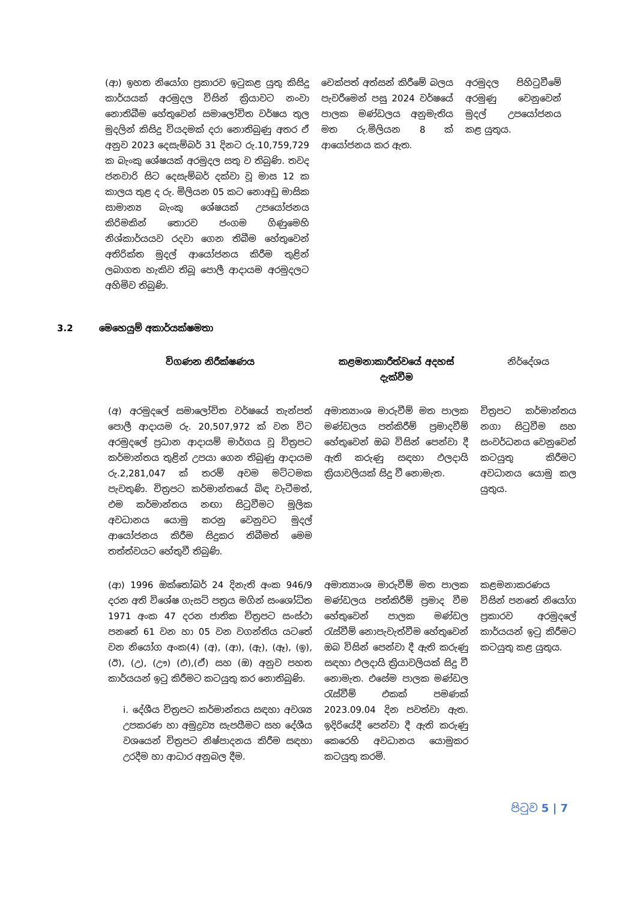| (ආ) ඉහත නියෝග ප්‍රකාරව ඉටුකළ යුතු කිසිදු කාර්යයක් අරමුදල විසින් ක්‍රියාවට නංවා නොතිබීම හේතුවෙන් සමාලෝචිත වර්ෂය තුල මුදලින් කිසිදු වියදමක් දරා නොතිබුණු අතර ඒ අනුව 2023 දෙසැම්බර් 31 දිනට රු.10,759,729 ක බැංකු ශේෂයක් අරමුදල සතු ව තිබුණි. තවද ජනවාරි සිට දෙසැම්බර් දක්වා වූ මාස 12 ක කාලය තුළ ද රු. මිලියන 05 කට නොඅඩු මාසික සාමාන්‍ය බැංකු ශේෂයක් උපයෝජනය කිරිමකින් තොරව ජංගම ගිණුමෙහි නිශ්කාර්යයව රදවා ගෙන තිබීම හේතුවෙන් අතිරික්ත මුදල් ආයෝජනය කිරීම තුළින් ලබාගත හැකිව තිබූ පොලී ආදායම අරමුදලට අහිමිව තිබුණි. | චෙක්පත් අත්සන් කිරීමේ බලය පැවරීමෙන් පසු 2024 වර්ෂයේ පාලක මණ්ඩලය අනුමැතිය මත රු.මිලියන 8 ක් ආයෝජනය කර ඇත. | අරමුදල පිහිටුවීමේ අරමුණු වෙනුවෙන් මුදල් උපයෝජනය කළ යුතුය. |
3.2 මෙහෙයුම් අකාර්යක්ෂමතා
| විගණන නිරීක්ෂණය | කළමනාකාරීත්වයේ අදහස් දැක්වීම | නිර්දේශය |
| --- | --- | --- |
| (අ) අරමුදලේ සමාලෝචිත වර්ෂයේ තැන්පත් පොලී ආදායම රු. 20,507,972 ක් වන විට අරමුදලේ ප්‍රධාන ආදායම් මාර්ගය වූ චිත්‍රපට කර්මාන්තය තුළින් උපයා ගෙන තිබුණු ආදායම රු.2,281,047 ක් තරම් අවම මට්ටමක පැවතුණි. චිත්‍රපට කර්මාන්තයේ බිඳ වැටීමත්, එම කර්මාන්තය නඟා සිටුවීමට මූලික අවධානය යොමු කරනු වෙනුවට මුදල් ආයෝජනය කිරීම සිදුකර තිබීමත් මෙම තත්ත්වයට හේතුවී තිබුණි. | අමාත්‍යාංශ මාරුවීම් මත පාලක මණ්ඩලය පත්කිරීම් ප්‍රමාදවීම් හේතුවෙන් ඔබ විසින් පෙන්වා දී ඇති කරුණු සඳහා ඵලදායි ක්‍රියාවලියක් සිදු වී නොමැත. | චිත්‍රපට කර්මාන්තය නගා සිටුවීම සහ සංවර්ධනය වෙනුවෙන් කටයුතු කිරීමට අවධානය යොමු කල යුතුය. |
| (ආ) 1996 ඔක්තෝබර් 24 දිනැති අංක 946/9 දරන අති විශේෂ ගැසට් පත්‍රය මගින් සංශෝධිත 1971 අංක 47 දරන ජාතික චිත්‍රපට සංස්ථා පනතේ 61 වන හා 05 වන වගන්තිය යටතේ වන නියෝග අංක(4) (අ), (ආ), (ඇ), (ඈ), (ඉ), (ඊ), (උ), (ඌ) (එ),(ඒ) සහ (ඔ) අනුව පහත කාර්යයන් ඉටු කිරීමට කටයුතු කර නොතිබුණි. i. දේශීය චිත්‍රපට කර්මාන්තය සඳහා අවශ්‍ය උපකරණ හා අමුද්‍රව්‍ය සැපයීමට සහ දේශීය වශයෙන් චිත්‍රපට නිෂ්පාදනය කිරීම සඳහා උරදීම හා ආධාර අනුබල දීම. | අමාත්‍යාංශ මාරුවීම් මත පාලක මණ්ඩලය පත්කිරීම් ප්‍රමාද වීම හේතුවෙන් පාලක මණ්ඩල රැස්වීම් නොපැවැත්වීම හේතුවෙන් ඔබ විසින් පෙන්වා දී ඇති කරුණු සඳහා ඵලදායි ක්‍රියාවලියක් සිදු වී නොමැත. එසේම පාලක මණ්ඩල රැස්වීම් එකක් පමණක් 2023.09.04 දින පවත්වා ඇත. ඉදිරියේදී පෙන්වා දී ඇති කරුණු කෙරෙහි අවධානය යොමුකර කටයුතු කරමි. | කළමනාකරණය විසින් පනතේ නියෝග ප්‍රකාරව අරමුදලේ කාර්යයන් ඉටු කිරීමට කටයුතු කළ යුතුය. |
පිටුව 5 | 7